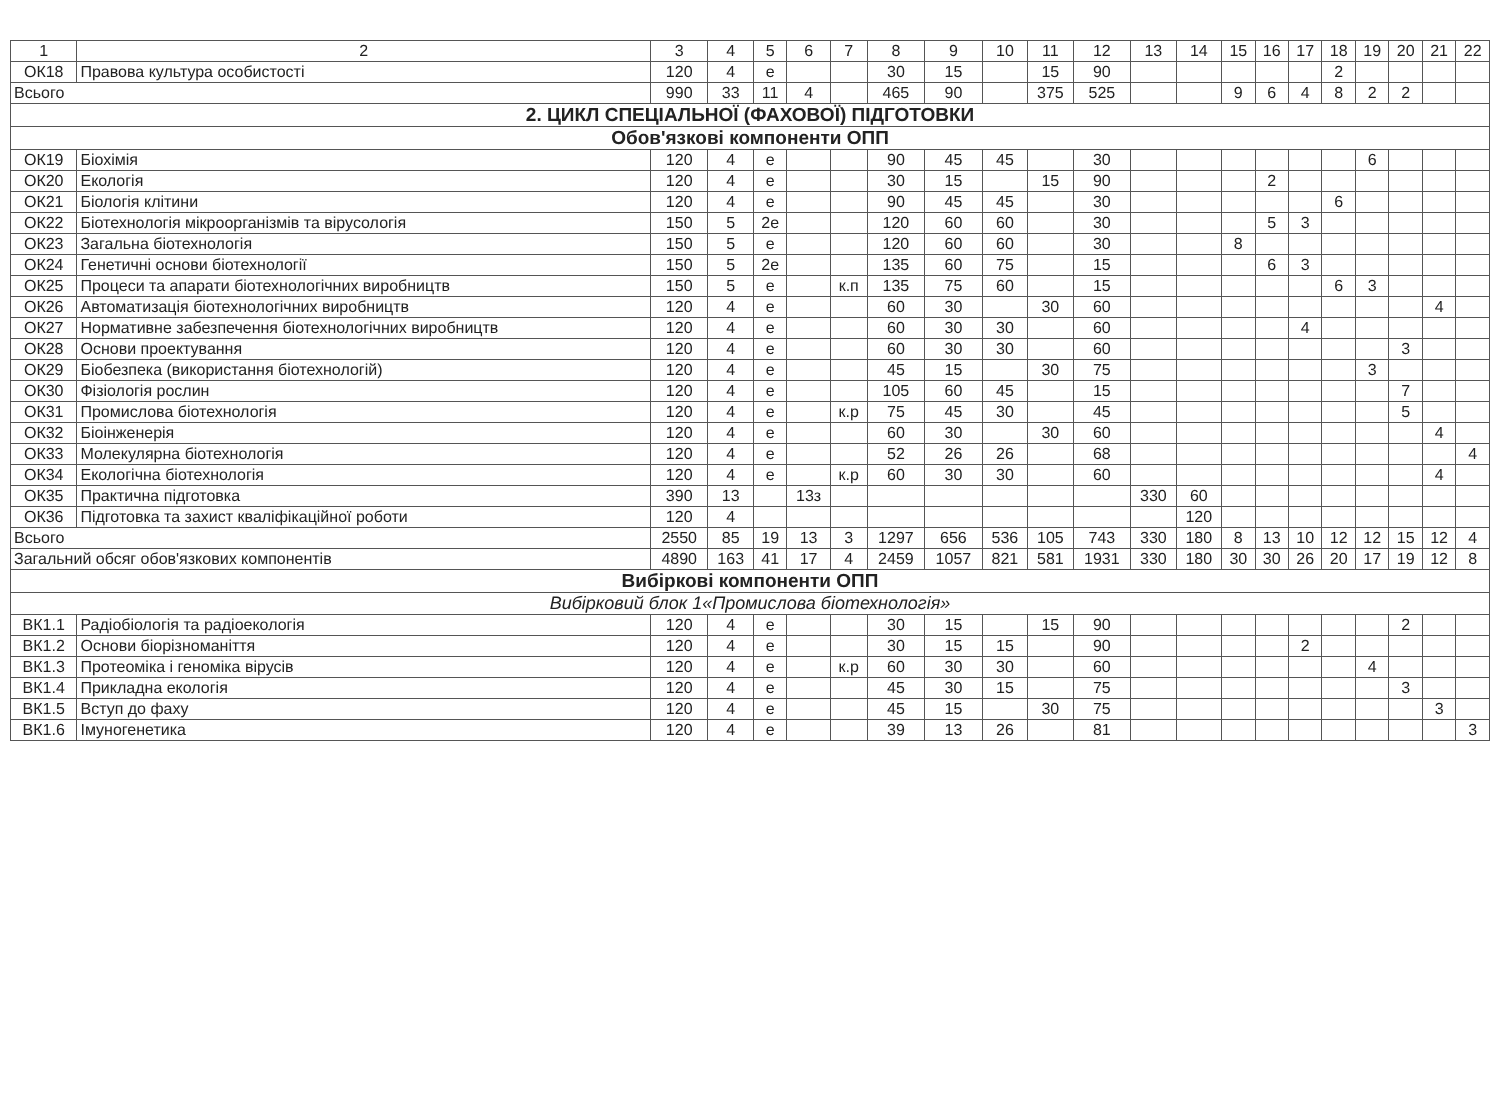| 1 | 2 | 3 | 4 | 5 | 6 | 7 | 8 | 9 | 10 | 11 | 12 | 13 | 14 | 15 | 16 | 17 | 18 | 19 | 20 | 21 | 22 |
| --- | --- | --- | --- | --- | --- | --- | --- | --- | --- | --- | --- | --- | --- | --- | --- | --- | --- | --- | --- | --- | --- |
| ОК18 | Правова культура особистості | 120 | 4 | е | | | 30 | 15 | | 15 | 90 | | | | | | 2 | | | | |
| Всього | | 990 | 33 | 11 | 4 | | 465 | 90 | | 375 | 525 | | | 9 | 6 | 4 | 8 | 2 | 2 | | |
| 2. ЦИКЛ СПЕЦІАЛЬНОЇ (ФАХОВОЇ) ПІДГОТОВКИ | | | | | | | | | | | | | | | | | | | | | |
| Обов'язкові компоненти ОПП | | | | | | | | | | | | | | | | | | | | | |
| ОК19 | Біохімія | 120 | 4 | е | | | 90 | 45 | 45 | | 30 | | | | | | | 6 | | | |
| ОК20 | Екологія | 120 | 4 | е | | | 30 | 15 | | 15 | 90 | | | | 2 | | | | | | |
| ОК21 | Біологія клітини | 120 | 4 | е | | | 90 | 45 | 45 | | 30 | | | | | | 6 | | | | |
| ОК22 | Біотехнологія мікроорганізмів та вірусологія | 150 | 5 | 2е | | | 120 | 60 | 60 | | 30 | | | | 5 | 3 | | | | | |
| ОК23 | Загальна біотехнологія | 150 | 5 | е | | | 120 | 60 | 60 | | 30 | | | 8 | | | | | | | |
| ОК24 | Генетичні основи біотехнології | 150 | 5 | 2е | | | 135 | 60 | 75 | | 15 | | | | 6 | 3 | | | | | |
| ОК25 | Процеси та апарати біотехнологічних виробництв | 150 | 5 | е | | к.п | 135 | 75 | 60 | | 15 | | | | | | 6 | 3 | | | |
| ОК26 | Автоматизація біотехнологічних виробництв | 120 | 4 | е | | | 60 | 30 | | 30 | 60 | | | | | | | | | 4 | |
| ОК27 | Нормативне забезпечення біотехнологічних виробництв | 120 | 4 | е | | | 60 | 30 | 30 | | 60 | | | | | 4 | | | | | |
| ОК28 | Основи проектування | 120 | 4 | е | | | 60 | 30 | 30 | | 60 | | | | | | | | 3 | | |
| ОК29 | Біобезпека (використання біотехнологій) | 120 | 4 | е | | | 45 | 15 | | 30 | 75 | | | | | | | 3 | | | |
| ОК30 | Фізіологія рослин | 120 | 4 | е | | | 105 | 60 | 45 | | 15 | | | | | | | | 7 | | |
| ОК31 | Промислова біотехнологія | 120 | 4 | е | | к.р | 75 | 45 | 30 | | 45 | | | | | | | | 5 | | |
| ОК32 | Біоінженерія | 120 | 4 | е | | | 60 | 30 | | 30 | 60 | | | | | | | | | 4 | |
| ОК33 | Молекулярна біотехнологія | 120 | 4 | е | | | 52 | 26 | 26 | | 68 | | | | | | | | | | 4 |
| ОК34 | Екологічна біотехнологія | 120 | 4 | е | | к.р | 60 | 30 | 30 | | 60 | | | | | | | | | 4 | |
| ОК35 | Практична підготовка | 390 | 13 | | 13з | | | | | | | 330 | 60 | | | | | | | | |
| ОК36 | Підготовка та захист кваліфікаційної роботи | 120 | 4 | | | | | | | | | | 120 | | | | | | | | |
| Всього | | 2550 | 85 | 19 | 13 | 3 | 1297 | 656 | 536 | 105 | 743 | 330 | 180 | 8 | 13 | 10 | 12 | 12 | 15 | 12 | 4 |
| Загальний обсяг обов'язкових компонентів | | 4890 | 163 | 41 | 17 | 4 | 2459 | 1057 | 821 | 581 | 1931 | 330 | 180 | 30 | 30 | 26 | 20 | 17 | 19 | 12 | 8 |
| Вибіркові компоненти ОПП | | | | | | | | | | | | | | | | | | | | | |
| Вибірковий блок 1«Промислова біотехнологія» | | | | | | | | | | | | | | | | | | | | | |
| ВК1.1 | Радіобіологія та радіоекологія | 120 | 4 | е | | | 30 | 15 | | 15 | 90 | | | | | | | | 2 | | |
| ВК1.2 | Основи біорізноманіття | 120 | 4 | е | | | 30 | 15 | 15 | | 90 | | | | | 2 | | | | | |
| ВК1.3 | Протеоміка і геноміка вірусів | 120 | 4 | е | | к.р | 60 | 30 | 30 | | 60 | | | | | | | 4 | | | |
| ВК1.4 | Прикладна екологія | 120 | 4 | е | | | 45 | 30 | 15 | | 75 | | | | | | | | 3 | | |
| ВК1.5 | Вступ до фаху | 120 | 4 | е | | | 45 | 15 | | 30 | 75 | | | | | | | | | 3 | |
| ВК1.6 | Імуногенетика | 120 | 4 | е | | | 39 | 13 | 26 | | 81 | | | | | | | | | | 3 |